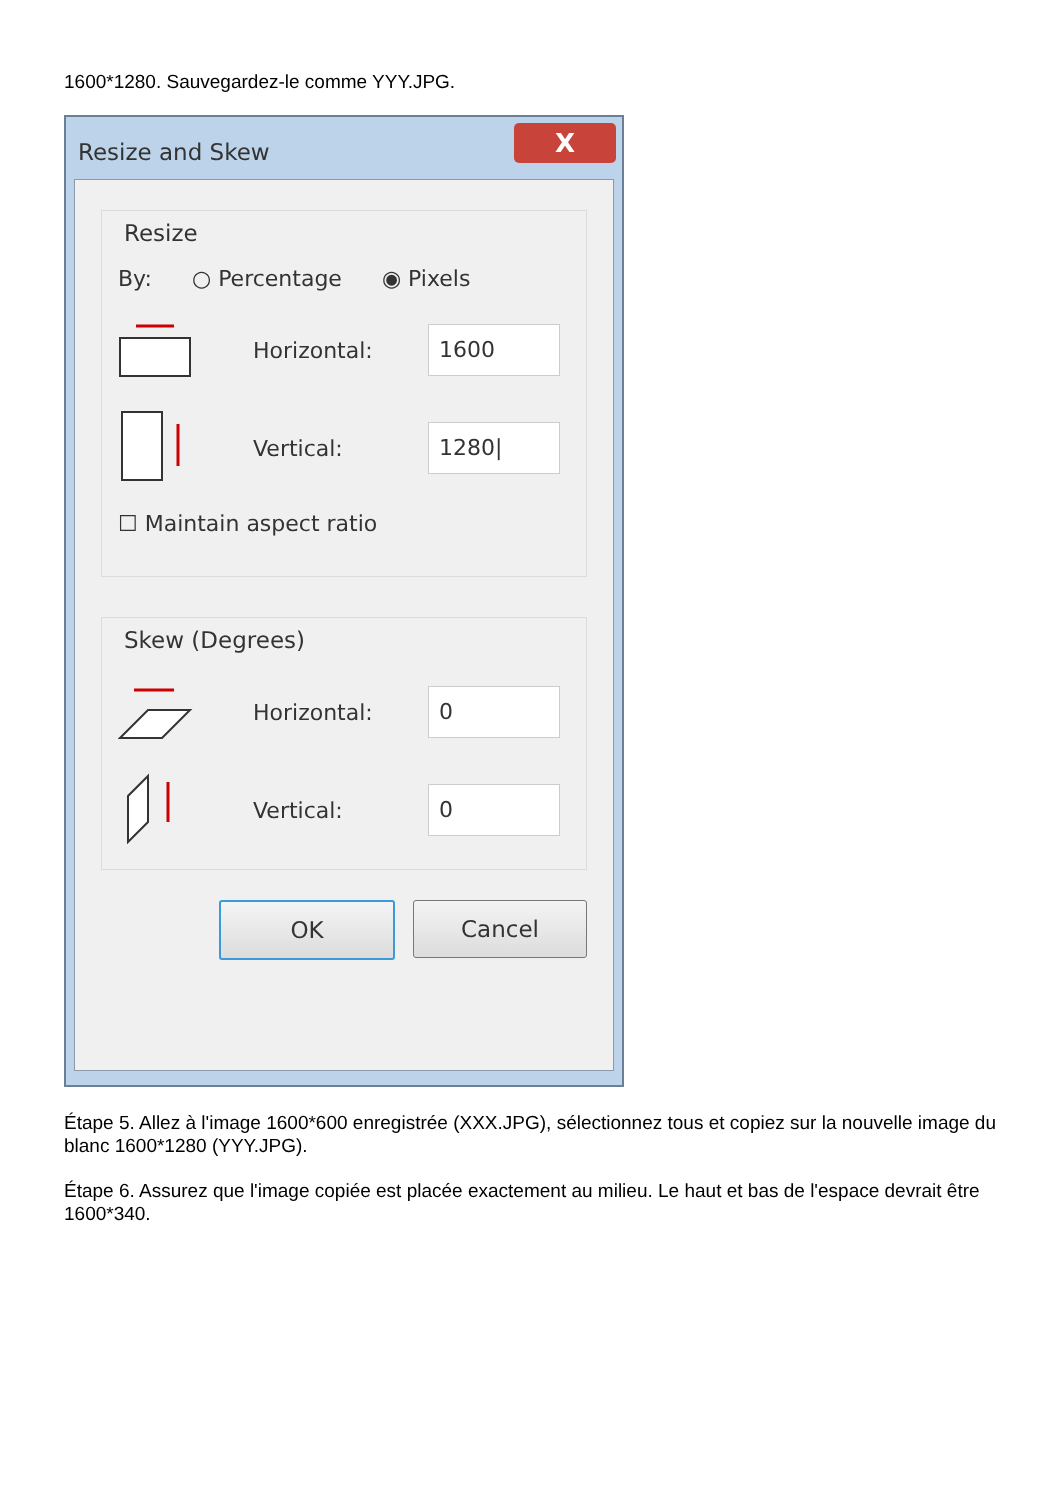1600*1280. Sauvegardez-le comme YYY.JPG.
Resize and Skew
X
Resize
By: ○ Percentage ◉ Pixels
Horizontal:
1600
Vertical:
1280|
☐ Maintain aspect ratio
Skew (Degrees)
Horizontal:
0
Vertical:
0
OK Cancel
Étape 5. Allez à l'image 1600*600 enregistrée (XXX.JPG), sélectionnez tous et copiez sur la nouvelle image du blanc 1600*1280 (YYY.JPG).
Étape 6. Assurez que l'image copiée est placée exactement au milieu. Le haut et bas de l'espace devrait être 1600*340.